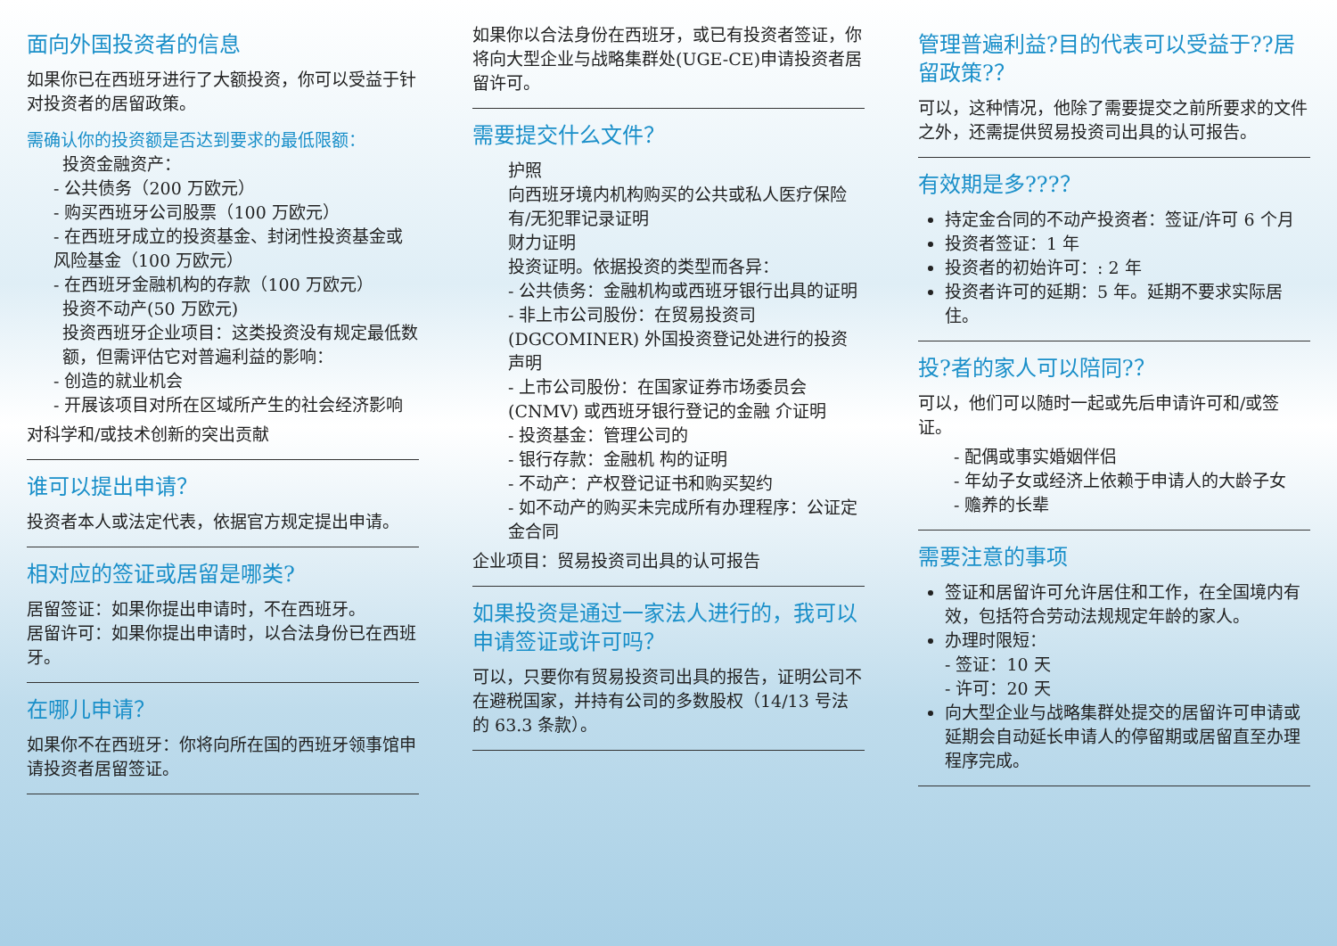面向外国投资者的信息
如果你已在西班牙进行了大额投资，你可以受益于针对投资者的居留政策。
需确认你的投资额是否达到要求的最低限额：
投资金融资产：
- 公共债务（200 万欧元）
- 购买西班牙公司股票（100 万欧元）
- 在西班牙成立的投资基金、封闭性投资基金或风险基金（100 万欧元）
- 在西班牙金融机构的存款（100 万欧元）
投资不动产(50 万欧元)
投资西班牙企业项目：这类投资没有规定最低数额，但需评估它对普遍利益的影响：
- 创造的就业机会
- 开展该项目对所在区域所产生的社会经济影响
对科学和/或技术创新的突出贡献
谁可以提出申请？
投资者本人或法定代表，依据官方规定提出申请。
相对应的签证或居留是哪类?
居留签证：如果你提出申请时，不在西班牙。
居留许可：如果你提出申请时，以合法身份已在西班牙。
在哪儿申请？
如果你不在西班牙：你将向所在国的西班牙领事馆申请投资者居留签证。
如果你以合法身份在西班牙，或已有投资者签证，你将向大型企业与战略集群处(UGE-CE)申请投资者居留许可。
需要提交什么文件？
护照
向西班牙境内机构购买的公共或私人医疗保险
有/无犯罪记录证明
财力证明
投资证明。依据投资的类型而各异：
- 公共债务：金融机构或西班牙银行出具的证明
- 非上市公司股份：在贸易投资司(DGCOMINER) 外国投资登记处进行的投资声明
- 上市公司股份：在国家证券市场委员会(CNMV) 或西班牙银行登记的金融 介证明
- 投资基金：管理公司的
- 银行存款：金融机 构的证明
- 不动产：产权登记证书和购买契约
- 如不动产的购买未完成所有办理程序：公证定金合同
企业项目：贸易投资司出具的认可报告
如果投资是通过一家法人进行的，我可以申请签证或许可吗？
可以，只要你有贸易投资司出具的报告，证明公司不在避税国家，并持有公司的多数股权（14/13 号法的 63.3 条款）。
管理普遍利益?目的代表可以受益于??居留政策?？
可以，这种情况，他除了需要提交之前所要求的文件之外，还需提供贸易投资司出具的认可报告。
有效期是多???？
持定金合同的不动产投资者：签证/许可 6 个月
投资者签证：1 年
投资者的初始许可：: 2 年
投资者许可的延期：5 年。延期不要求实际居住。
投?者的家人可以陪同?？
可以，他们可以随时一起或先后申请许可和/或签证。
- 配偶或事实婚姻伴侣
- 年幼子女或经济上依赖于申请人的大龄子女
- 赡养的长辈
需要注意的事项
签证和居留许可允许居住和工作，在全国境内有效，包括符合劳动法规规定年龄的家人。
办理时限短：
- 签证：10 天
- 许可：20 天
向大型企业与战略集群处提交的居留许可申请或延期会自动延长申请人的停留期或居留直至办理程序完成。